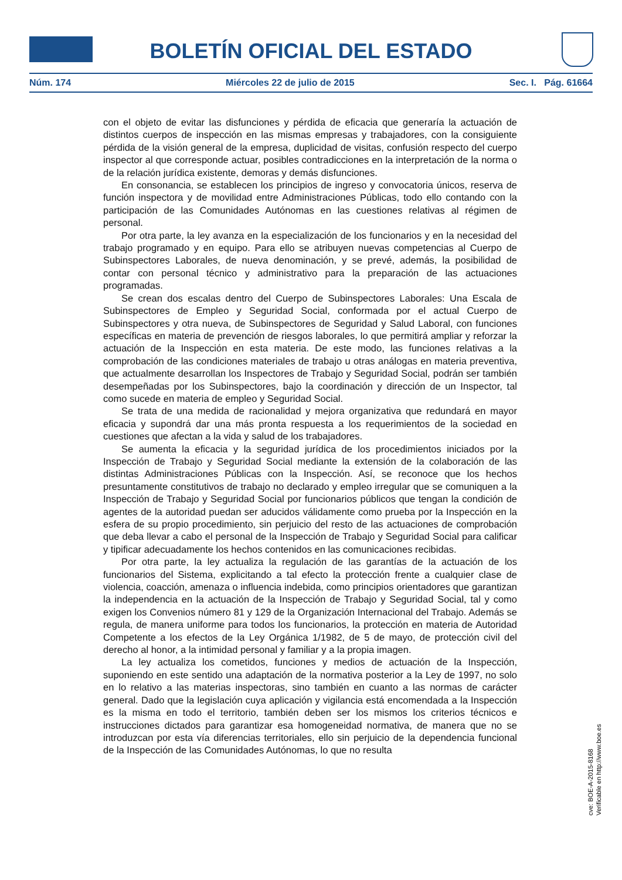BOLETÍN OFICIAL DEL ESTADO
Núm. 174 Miércoles 22 de julio de 2015 Sec. I. Pág. 61664
con el objeto de evitar las disfunciones y pérdida de eficacia que generaría la actuación de distintos cuerpos de inspección en las mismas empresas y trabajadores, con la consiguiente pérdida de la visión general de la empresa, duplicidad de visitas, confusión respecto del cuerpo inspector al que corresponde actuar, posibles contradicciones en la interpretación de la norma o de la relación jurídica existente, demoras y demás disfunciones.
En consonancia, se establecen los principios de ingreso y convocatoria únicos, reserva de función inspectora y de movilidad entre Administraciones Públicas, todo ello contando con la participación de las Comunidades Autónomas en las cuestiones relativas al régimen de personal.
Por otra parte, la ley avanza en la especialización de los funcionarios y en la necesidad del trabajo programado y en equipo. Para ello se atribuyen nuevas competencias al Cuerpo de Subinspectores Laborales, de nueva denominación, y se prevé, además, la posibilidad de contar con personal técnico y administrativo para la preparación de las actuaciones programadas.
Se crean dos escalas dentro del Cuerpo de Subinspectores Laborales: Una Escala de Subinspectores de Empleo y Seguridad Social, conformada por el actual Cuerpo de Subinspectores y otra nueva, de Subinspectores de Seguridad y Salud Laboral, con funciones específicas en materia de prevención de riesgos laborales, lo que permitirá ampliar y reforzar la actuación de la Inspección en esta materia. De este modo, las funciones relativas a la comprobación de las condiciones materiales de trabajo u otras análogas en materia preventiva, que actualmente desarrollan los Inspectores de Trabajo y Seguridad Social, podrán ser también desempeñadas por los Subinspectores, bajo la coordinación y dirección de un Inspector, tal como sucede en materia de empleo y Seguridad Social.
Se trata de una medida de racionalidad y mejora organizativa que redundará en mayor eficacia y supondrá dar una más pronta respuesta a los requerimientos de la sociedad en cuestiones que afectan a la vida y salud de los trabajadores.
Se aumenta la eficacia y la seguridad jurídica de los procedimientos iniciados por la Inspección de Trabajo y Seguridad Social mediante la extensión de la colaboración de las distintas Administraciones Públicas con la Inspección. Así, se reconoce que los hechos presuntamente constitutivos de trabajo no declarado y empleo irregular que se comuniquen a la Inspección de Trabajo y Seguridad Social por funcionarios públicos que tengan la condición de agentes de la autoridad puedan ser aducidos válidamente como prueba por la Inspección en la esfera de su propio procedimiento, sin perjuicio del resto de las actuaciones de comprobación que deba llevar a cabo el personal de la Inspección de Trabajo y Seguridad Social para calificar y tipificar adecuadamente los hechos contenidos en las comunicaciones recibidas.
Por otra parte, la ley actualiza la regulación de las garantías de la actuación de los funcionarios del Sistema, explicitando a tal efecto la protección frente a cualquier clase de violencia, coacción, amenaza o influencia indebida, como principios orientadores que garantizan la independencia en la actuación de la Inspección de Trabajo y Seguridad Social, tal y como exigen los Convenios número 81 y 129 de la Organización Internacional del Trabajo. Además se regula, de manera uniforme para todos los funcionarios, la protección en materia de Autoridad Competente a los efectos de la Ley Orgánica 1/1982, de 5 de mayo, de protección civil del derecho al honor, a la intimidad personal y familiar y a la propia imagen.
La ley actualiza los cometidos, funciones y medios de actuación de la Inspección, suponiendo en este sentido una adaptación de la normativa posterior a la Ley de 1997, no solo en lo relativo a las materias inspectoras, sino también en cuanto a las normas de carácter general. Dado que la legislación cuya aplicación y vigilancia está encomendada a la Inspección es la misma en todo el territorio, también deben ser los mismos los criterios técnicos e instrucciones dictados para garantizar esa homogeneidad normativa, de manera que no se introduzcan por esta vía diferencias territoriales, ello sin perjuicio de la dependencia funcional de la Inspección de las Comunidades Autónomas, lo que no resulta
cve: BOE-A-2015-8168
Verificable en http://www.boe.es